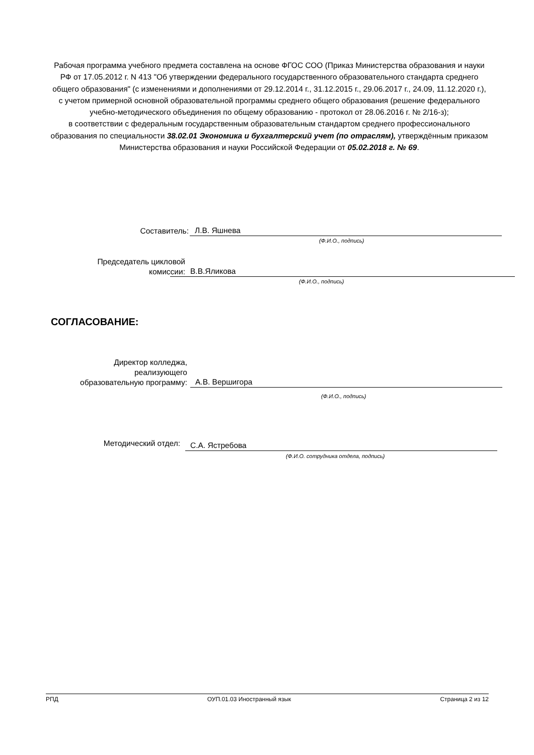Рабочая программа учебного предмета составлена на основе ФГОС СОО (Приказ Министерства образования и науки РФ от 17.05.2012 г. N 413 "Об утверждении федерального государственного образовательного стандарта среднего общего образования" (с изменениями и дополнениями от 29.12.2014 г., 31.12.2015 г., 29.06.2017 г., 24.09, 11.12.2020 г.), с учетом примерной основной образовательной программы среднего общего образования (решение федерального учебно-методического объединения по общему образованию - протокол от 28.06.2016 г. № 2/16-з);
в соответствии с федеральным государственным образовательным стандартом среднего профессионального образования по специальности 38.02.01 Экономика и бухгалтерский учет (по отраслям), утверждённым приказом Министерства образования и науки Российской Федерации от 05.02.2018 г. № 69.
Составитель:
Л.В. Яшнева
(Ф.И.О., подпись)
Председатель цикловой
комиссии:
В.В.Яликова
(Ф.И.О., подпись)
СОГЛАСОВАНИЕ:
Директор колледжа,
реализующего
образовательную программу:
А.В. Вершигора
(Ф.И.О., подпись)
Методический отдел:
С.А. Ястребова
(Ф.И.О. сотрудника отдела, подпись)
РПД ОУП.01.03 Иностранный язык Страница 2 из 12